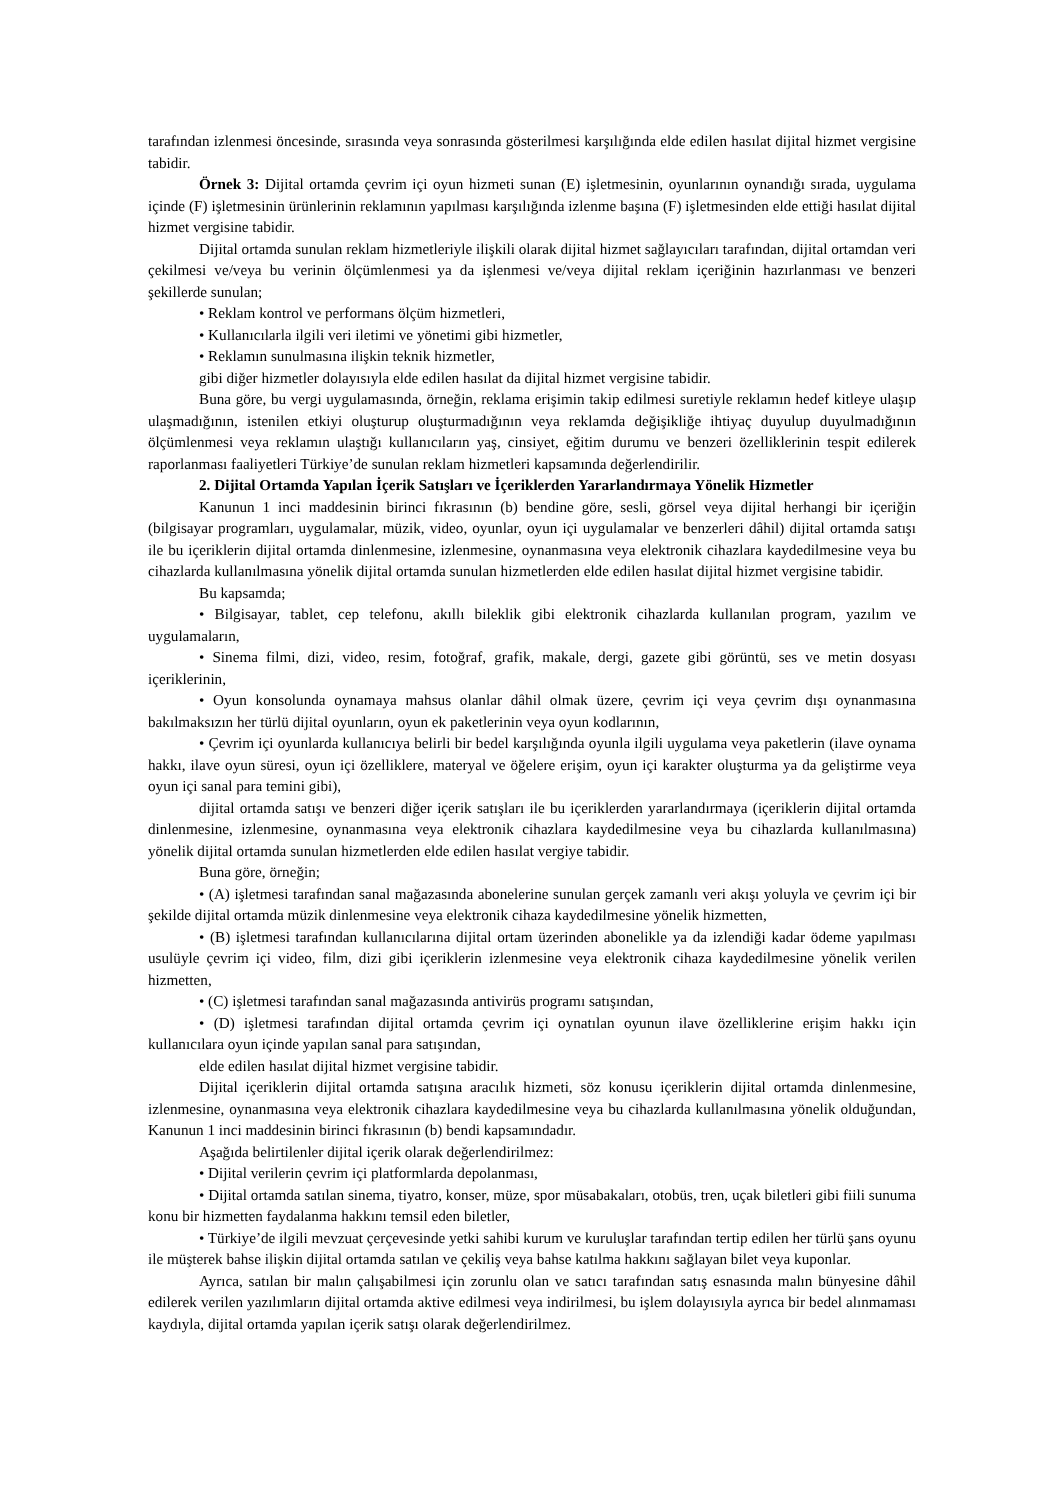tarafından izlenmesi öncesinde, sırasında veya sonrasında gösterilmesi karşılığında elde edilen hasılat dijital hizmet vergisine tabidir.
Örnek 3: Dijital ortamda çevrim içi oyun hizmeti sunan (E) işletmesinin, oyunlarının oynandığı sırada, uygulama içinde (F) işletmesinin ürünlerinin reklamının yapılması karşılığında izlenme başına (F) işletmesinden elde ettiği hasılat dijital hizmet vergisine tabidir.
Dijital ortamda sunulan reklam hizmetleriyle ilişkili olarak dijital hizmet sağlayıcıları tarafından, dijital ortamdan veri çekilmesi ve/veya bu verinin ölçümlenmesi ya da işlenmesi ve/veya dijital reklam içeriğinin hazırlanması ve benzeri şekillerde sunulan;
• Reklam kontrol ve performans ölçüm hizmetleri,
• Kullanıcılarla ilgili veri iletimi ve yönetimi gibi hizmetler,
• Reklamın sunulmasına ilişkin teknik hizmetler,
gibi diğer hizmetler dolayısıyla elde edilen hasılat da dijital hizmet vergisine tabidir.
Buna göre, bu vergi uygulamasında, örneğin, reklama erişimin takip edilmesi suretiyle reklamın hedef kitleye ulaşıp ulaşmadığının, istenilen etkiyi oluşturup oluşturmadığının veya reklamda değişikliğe ihtiyaç duyulup duyulmadığının ölçümlenmesi veya reklamın ulaştığı kullanıcıların yaş, cinsiyet, eğitim durumu ve benzeri özelliklerinin tespit edilerek raporlanması faaliyetleri Türkiye’de sunulan reklam hizmetleri kapsamında değerlendirilir.
2. Dijital Ortamda Yapılan İçerik Satışları ve İçeriklerden Yararlandırmaya Yönelik Hizmetler
Kanunun 1 inci maddesinin birinci fıkrasının (b) bendine göre, sesli, görsel veya dijital herhangi bir içeriğin (bilgisayar programları, uygulamalar, müzik, video, oyunlar, oyun içi uygulamalar ve benzerleri dâhil) dijital ortamda satışı ile bu içeriklerin dijital ortamda dinlenmesine, izlenmesine, oynanmasına veya elektronik cihazlara kaydedilmesine veya bu cihazlarda kullanılmasına yönelik dijital ortamda sunulan hizmetlerden elde edilen hasılat dijital hizmet vergisine tabidir.
Bu kapsamda;
• Bilgisayar, tablet, cep telefonu, akıllı bileklik gibi elektronik cihazlarda kullanılan program, yazılım ve uygulamaların,
• Sinema filmi, dizi, video, resim, fotoğraf, grafik, makale, dergi, gazete gibi görüntü, ses ve metin dosyası içeriklerinin,
• Oyun konsolunda oynamaya mahsus olanlar dâhil olmak üzere, çevrim içi veya çevrim dışı oynanmasına bakılmaksızın her türlü dijital oyunların, oyun ek paketlerinin veya oyun kodlarının,
• Çevrim içi oyunlarda kullanıcıya belirli bir bedel karşılığında oyunla ilgili uygulama veya paketlerin (ilave oynama hakkı, ilave oyun süresi, oyun içi özelliklere, materyal ve öğelere erişim, oyun içi karakter oluşturma ya da geliştirme veya oyun içi sanal para temini gibi),
dijital ortamda satışı ve benzeri diğer içerik satışları ile bu içeriklerden yararlandırmaya (içeriklerin dijital ortamda dinlenmesine, izlenmesine, oynanmasına veya elektronik cihazlara kaydedilmesine veya bu cihazlarda kullanılmasına) yönelik dijital ortamda sunulan hizmetlerden elde edilen hasılat vergiye tabidir.
Buna göre, örneğin;
• (A) işletmesi tarafından sanal mağazasında abonelerine sunulan gerçek zamanlı veri akışı yoluyla ve çevrim içi bir şekilde dijital ortamda müzik dinlenmesine veya elektronik cihaza kaydedilmesine yönelik hizmetten,
• (B) işletmesi tarafından kullanıcılarına dijital ortam üzerinden abonelikle ya da izlendiği kadar ödeme yapılması usulüyle çevrim içi video, film, dizi gibi içeriklerin izlenmesine veya elektronik cihaza kaydedilmesine yönelik verilen hizmetten,
• (C) işletmesi tarafından sanal mağazasında antivirüs programı satışından,
• (D) işletmesi tarafından dijital ortamda çevrim içi oynatılan oyunun ilave özelliklerine erişim hakkı için kullanıcılara oyun içinde yapılan sanal para satışından,
elde edilen hasılat dijital hizmet vergisine tabidir.
Dijital içeriklerin dijital ortamda satışına aracılık hizmeti, söz konusu içeriklerin dijital ortamda dinlenmesine, izlenmesine, oynanmasına veya elektronik cihazlara kaydedilmesine veya bu cihazlarda kullanılmasına yönelik olduğundan, Kanunun 1 inci maddesinin birinci fıkrasının (b) bendi kapsamındadır.
Aşağıda belirtilenler dijital içerik olarak değerlendirilmez:
• Dijital verilerin çevrim içi platformlarda depolanması,
• Dijital ortamda satılan sinema, tiyatro, konser, müze, spor müsabakaları, otobüs, tren, uçak biletleri gibi fiili sunuma konu bir hizmetten faydalanma hakkını temsil eden biletler,
• Türkiye’de ilgili mevzuat çerçevesinde yetki sahibi kurum ve kuruluşlar tarafından tertip edilen her türlü şans oyunu ile müşterek bahse ilişkin dijital ortamda satılan ve çekiliş veya bahse katılma hakkını sağlayan bilet veya kuponlar.
Ayrıca, satılan bir malın çalışabilmesi için zorunlu olan ve satıcı tarafından satış esnasında malın bünyesine dâhil edilerek verilen yazılımların dijital ortamda aktive edilmesi veya indirilmesi, bu işlem dolayısıyla ayrıca bir bedel alınmaması kaydıyla, dijital ortamda yapılan içerik satışı olarak değerlendirilmez.